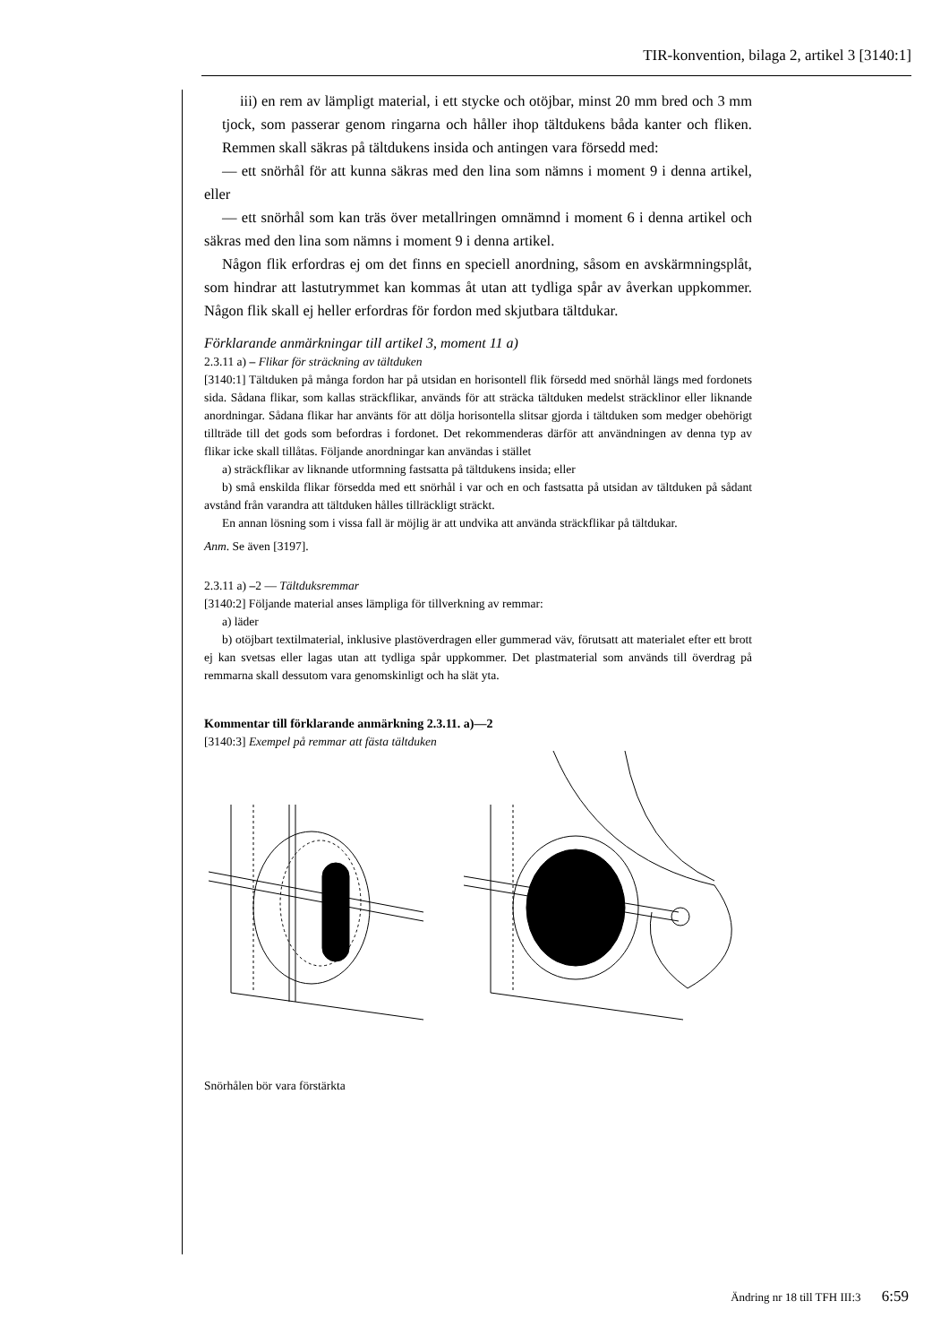TIR-konvention, bilaga 2, artikel 3 [3140:1]
iii) en rem av lämpligt material, i ett stycke och otöjbar, minst 20 mm bred och 3 mm tjock, som passerar genom ringarna och håller ihop tältdukens båda kanter och fliken. Remmen skall säkras på tältdukens insida och antingen vara försedd med:
— ett snörhål för att kunna säkras med den lina som nämns i moment 9 i denna artikel, eller
— ett snörhål som kan träs över metallringen omnämnd i moment 6 i denna artikel och säkras med den lina som nämns i moment 9 i denna artikel.
Någon flik erfordras ej om det finns en speciell anordning, såsom en avskärmningsplåt, som hindrar att lastutrymmet kan kommas åt utan att tydliga spår av åverkan uppkommer. Någon flik skall ej heller erfordras för fordon med skjutbara tältdukar.
Förklarande anmärkningar till artikel 3, moment 11 a)
2.3.11 a) – Flikar för sträckning av tältduken
[3140:1] Tältduken på många fordon har på utsidan en horisontell flik försedd med snörhål längs med fordonets sida. Sådana flikar, som kallas sträckflikar, används för att sträcka tältduken medelst sträcklinor eller liknande anordningar. Sådana flikar har använts för att dölja horisontella slitsar gjorda i tältduken som medger obehörigt tillträde till det gods som befordras i fordonet. Det rekommenderas därför att användningen av denna typ av flikar icke skall tillåtas. Följande anordningar kan användas i stället
a) sträckflikar av liknande utformning fastsatta på tältdukens insida; eller
b) små enskilda flikar försedda med ett snörhål i var och en och fastsatta på utsidan av tältduken på sådant avstånd från varandra att tältduken hålles tillräckligt sträckt.
En annan lösning som i vissa fall är möjlig är att undvika att använda sträckflikar på tältdukar.
Anm. Se även [3197].
2.3.11 a) –2 — Tältduksremmar
[3140:2] Följande material anses lämpliga för tillverkning av remmar:
a) läder
b) otöjbart textilmaterial, inklusive plastöverdragen eller gummerad väv, förutsatt att materialet efter ett brott ej kan svetsas eller lagas utan att tydliga spår uppkommer. Det plastmaterial som används till överdrag på remmarna skall dessutom vara genomskinligt och ha slät yta.
Kommentar till förklarande anmärkning 2.3.11. a)—2
[3140:3] Exempel på remmar att fästa tältduken
Snörhålen bör vara förstärkta
Ändring nr 18 till TFH III:3 6:59